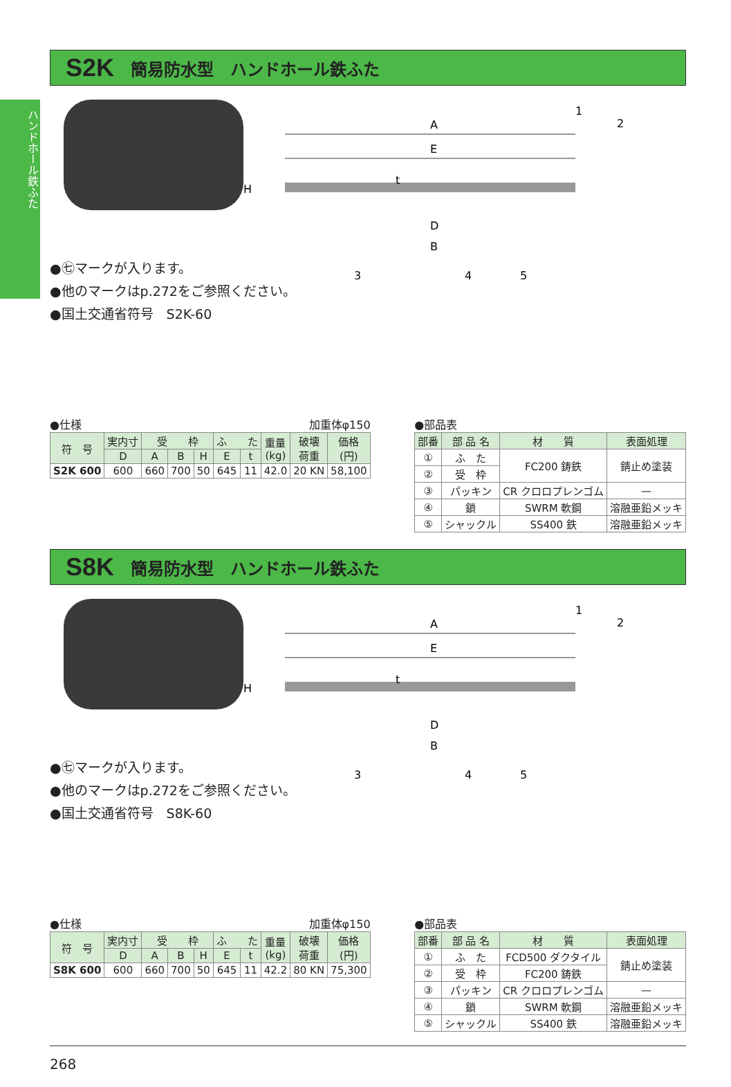ハンドホール鉄ふた
S2K 簡易防水型　ハンドホール鉄ふた
A
E
D
B
H
t
1
2
3
4
5
●㊆マークが入ります。
●他のマークはp.272をご参照ください。
●国土交通省符号　S2K-60
●仕様 加重体φ150
| 符 号 | 実内寸 | 受 枠 | | | ふ た | | 重量 (kg) | 破壊 荷重 | 価格 (円) |
| --- | --- | --- | --- | --- | --- | --- | --- | --- | --- |
| | D | A | B | H | E | t | | | |
| S2K 600 | 600 | 660 | 700 | 50 | 645 | 11 | 42.0 | 20 KN | 58,100 |
●部品表
| 部番 | 部 品 名 | 材 質 | 表面処理 |
| --- | --- | --- | --- |
| ① | ふ た | FC200 鋳鉄 | 錆止め塗装 |
| ② | 受 枠 | | |
| ③ | パッキン | CR クロロプレンゴム | — |
| ④ | 鎖 | SWRM 軟鋼 | 溶融亜鉛メッキ |
| ⑤ | シャックル | SS400 鉄 | 溶融亜鉛メッキ |
S8K 簡易防水型　ハンドホール鉄ふた
A
E
D
B
H
t
1
2
3
4
5
●㊆マークが入ります。
●他のマークはp.272をご参照ください。
●国土交通省符号　S8K-60
●仕様 加重体φ150
| 符 号 | 実内寸 | 受 枠 | | | ふ た | | 重量 (kg) | 破壊 荷重 | 価格 (円) |
| --- | --- | --- | --- | --- | --- | --- | --- | --- | --- |
| | D | A | B | H | E | t | | | |
| S8K 600 | 600 | 660 | 700 | 50 | 645 | 11 | 42.2 | 80 KN | 75,300 |
●部品表
| 部番 | 部 品 名 | 材 質 | 表面処理 |
| --- | --- | --- | --- |
| ① | ふ た | FCD500 ダクタイル | 錆止め塗装 |
| ② | 受 枠 | FC200 鋳鉄 | |
| ③ | パッキン | CR クロロプレンゴム | — |
| ④ | 鎖 | SWRM 軟鋼 | 溶融亜鉛メッキ |
| ⑤ | シャックル | SS400 鉄 | 溶融亜鉛メッキ |
268